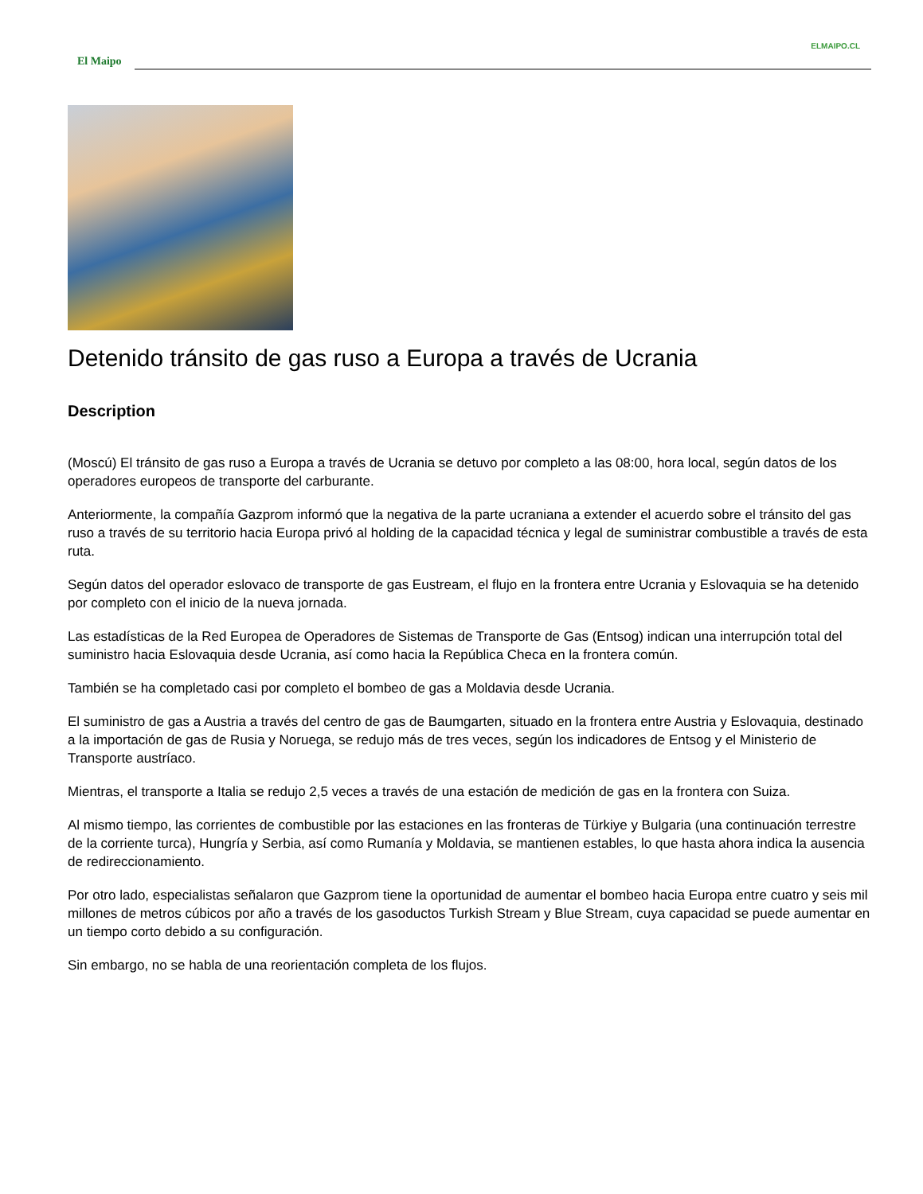ELMAIPO.CL
El Maipo
Detenido tránsito de gas ruso a Europa a través de Ucrania
Description
(Moscú) El tránsito de gas ruso a Europa a través de Ucrania se detuvo por completo a las 08:00, hora local, según datos de los operadores europeos de transporte del carburante.
Anteriormente, la compañía Gazprom informó que la negativa de la parte ucraniana a extender el acuerdo sobre el tránsito del gas ruso a través de su territorio hacia Europa privó al holding de la capacidad técnica y legal de suministrar combustible a través de esta ruta.
Según datos del operador eslovaco de transporte de gas Eustream, el flujo en la frontera entre Ucrania y Eslovaquia se ha detenido por completo con el inicio de la nueva jornada.
Las estadísticas de la Red Europea de Operadores de Sistemas de Transporte de Gas (Entsog) indican una interrupción total del suministro hacia Eslovaquia desde Ucrania, así como hacia la República Checa en la frontera común.
También se ha completado casi por completo el bombeo de gas a Moldavia desde Ucrania.
El suministro de gas a Austria a través del centro de gas de Baumgarten, situado en la frontera entre Austria y Eslovaquia, destinado a la importación de gas de Rusia y Noruega, se redujo más de tres veces, según los indicadores de Entsog y el Ministerio de Transporte austríaco.
Mientras, el transporte a Italia se redujo 2,5 veces a través de una estación de medición de gas en la frontera con Suiza.
Al mismo tiempo, las corrientes de combustible por las estaciones en las fronteras de Türkiye y Bulgaria (una continuación terrestre de la corriente turca), Hungría y Serbia, así como Rumanía y Moldavia, se mantienen estables, lo que hasta ahora indica la ausencia de redireccionamiento.
Por otro lado, especialistas señalaron que Gazprom tiene la oportunidad de aumentar el bombeo hacia Europa entre cuatro y seis mil millones de metros cúbicos por año a través de los gasoductos Turkish Stream y Blue Stream, cuya capacidad se puede aumentar en un tiempo corto debido a su configuración.
Sin embargo, no se habla de una reorientación completa de los flujos.